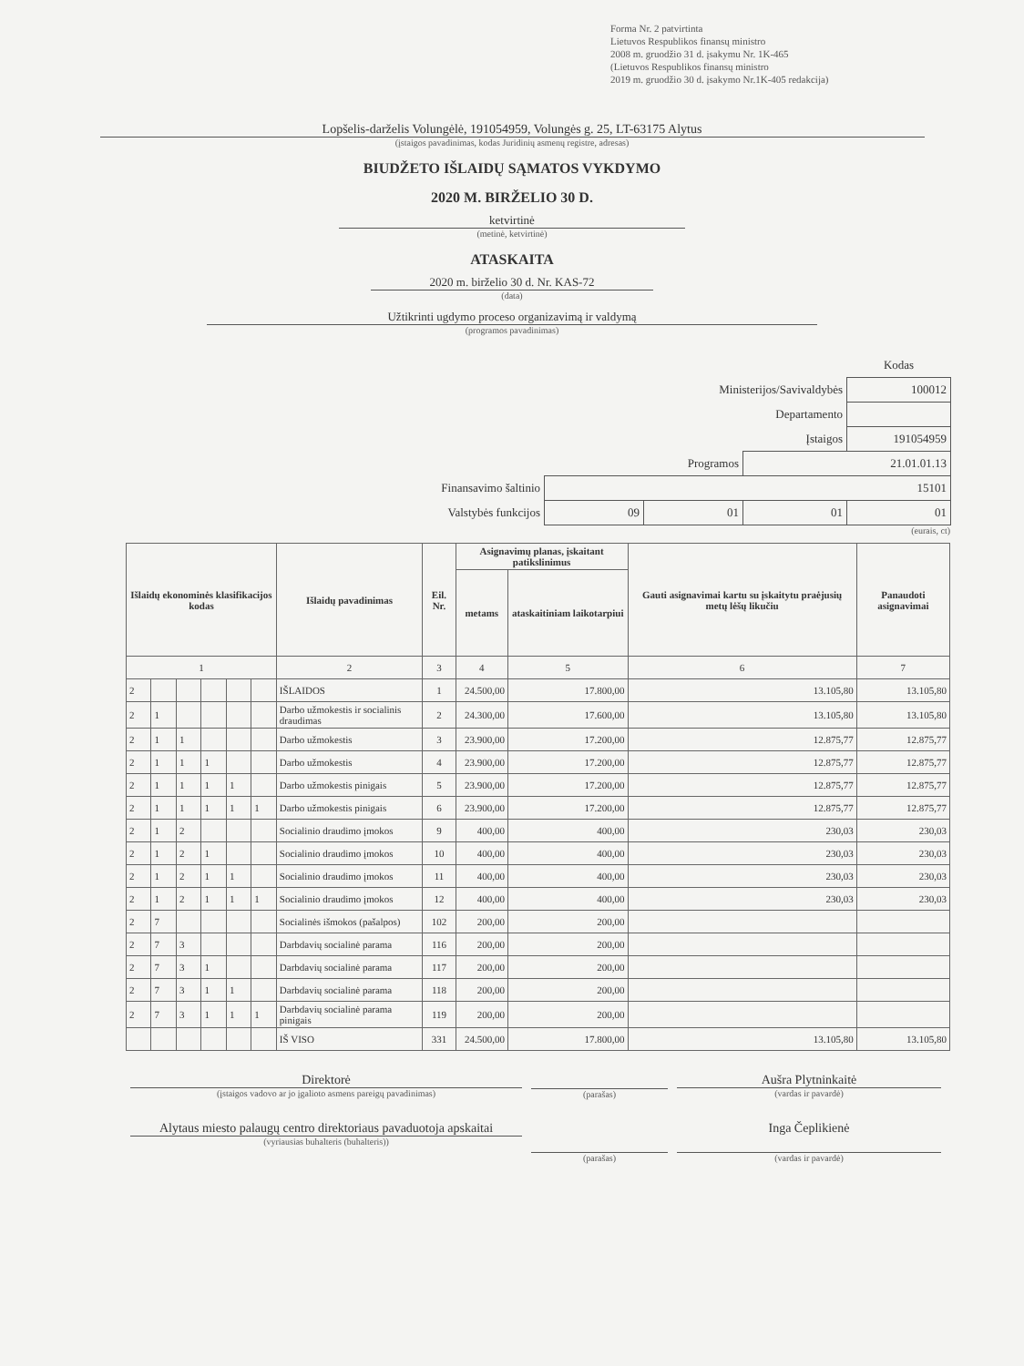Forma Nr. 2 patvirtinta
Lietuvos Respublikos finansų ministro
2008 m. gruodžio 31 d. įsakymu Nr. 1K-465
(Lietuvos Respublikos finansų ministro
2019 m. gruodžio 30 d. įsakymo Nr.1K-405 redakcija)
Lopšelis-darželis Volungėlė, 191054959, Volungės g. 25, LT-63175 Alytus
(įstaigos pavadinimas, kodas Juridinių asmenų registre, adresas)
BIUDŽETO IŠLAIDŲ SĄMATOS VYKDYMO
2020 M. BIRŽELIO 30 D.
ketvirtinė
(metinė, ketvirtinė)
ATASKAITA
2020 m. birželio 30 d. Nr. KAS-72
(data)
Užtikrinti ugdymo proceso organizavimą ir valdymą
(programos pavadinimas)
| | | | | Kodas |
| Ministerijos/Savivaldybės | | | | 100012 |
| Departamento | | | | |
| Įstaigos | | | | 191054959 |
| Programos | | | 21.01.01.13 | |
| Finansavimo šaltinio | 15101 | | | |
| Valstybės funkcijos | 09 | 01 | 01 | 01 |
(eurais, ct)
| Išlaidų ekonominės klasifikacijos kodas | | | | | | Išlaidų pavadinimas | Eil. Nr. | Asignavimų planas, įskaitant patikslinimus | | Gauti asignavimai kartu su įskaitytu praėjusių metų lėšų likučiu | Panaudoti asignavimai |
| --- | --- | --- | --- | --- | --- | --- | --- | --- | --- | --- | --- |
| | | | | | | | | metams | ataskaitiniam laikotarpiui | | |
| 1 | | | | | | 2 | 3 | 4 | 5 | 6 | 7 |
| 2 | | | | | | IŠLAIDOS | 1 | 24.500,00 | 17.800,00 | 13.105,80 | 13.105,80 |
| 2 | 1 | | | | | Darbo užmokestis ir socialinis draudimas | 2 | 24.300,00 | 17.600,00 | 13.105,80 | 13.105,80 |
| 2 | 1 | 1 | | | | Darbo užmokestis | 3 | 23.900,00 | 17.200,00 | 12.875,77 | 12.875,77 |
| 2 | 1 | 1 | 1 | | | Darbo užmokestis | 4 | 23.900,00 | 17.200,00 | 12.875,77 | 12.875,77 |
| 2 | 1 | 1 | 1 | 1 | | Darbo užmokestis pinigais | 5 | 23.900,00 | 17.200,00 | 12.875,77 | 12.875,77 |
| 2 | 1 | 1 | 1 | 1 | 1 | Darbo užmokestis pinigais | 6 | 23.900,00 | 17.200,00 | 12.875,77 | 12.875,77 |
| 2 | 1 | 2 | | | | Socialinio draudimo įmokos | 9 | 400,00 | 400,00 | 230,03 | 230,03 |
| 2 | 1 | 2 | 1 | | | Socialinio draudimo įmokos | 10 | 400,00 | 400,00 | 230,03 | 230,03 |
| 2 | 1 | 2 | 1 | 1 | | Socialinio draudimo įmokos | 11 | 400,00 | 400,00 | 230,03 | 230,03 |
| 2 | 1 | 2 | 1 | 1 | 1 | Socialinio draudimo įmokos | 12 | 400,00 | 400,00 | 230,03 | 230,03 |
| 2 | 7 | | | | | Socialinės išmokos (pašalpos) | 102 | 200,00 | 200,00 | | |
| 2 | 7 | 3 | | | | Darbdavių socialinė parama | 116 | 200,00 | 200,00 | | |
| 2 | 7 | 3 | 1 | | | Darbdavių socialinė parama | 117 | 200,00 | 200,00 | | |
| 2 | 7 | 3 | 1 | 1 | | Darbdavių socialinė parama | 118 | 200,00 | 200,00 | | |
| 2 | 7 | 3 | 1 | 1 | 1 | Darbdavių socialinė parama pinigais | 119 | 200,00 | 200,00 | | |
| | | | | | | IŠ VISO | 331 | 24.500,00 | 17.800,00 | 13.105,80 | 13.105,80 |
Direktorė
(įstaigos vadovo ar jo įgalioto asmens pareigų pavadinimas)
(parašas)
Aušra Plytninkaitė
(vardas ir pavardė)
Alytaus miesto palaugų centro direktoriaus pavaduotoja apskaitai
(vyriausias buhalteris (buhalteris))
(parašas)
Inga Čeplikienė
(vardas ir pavardė)